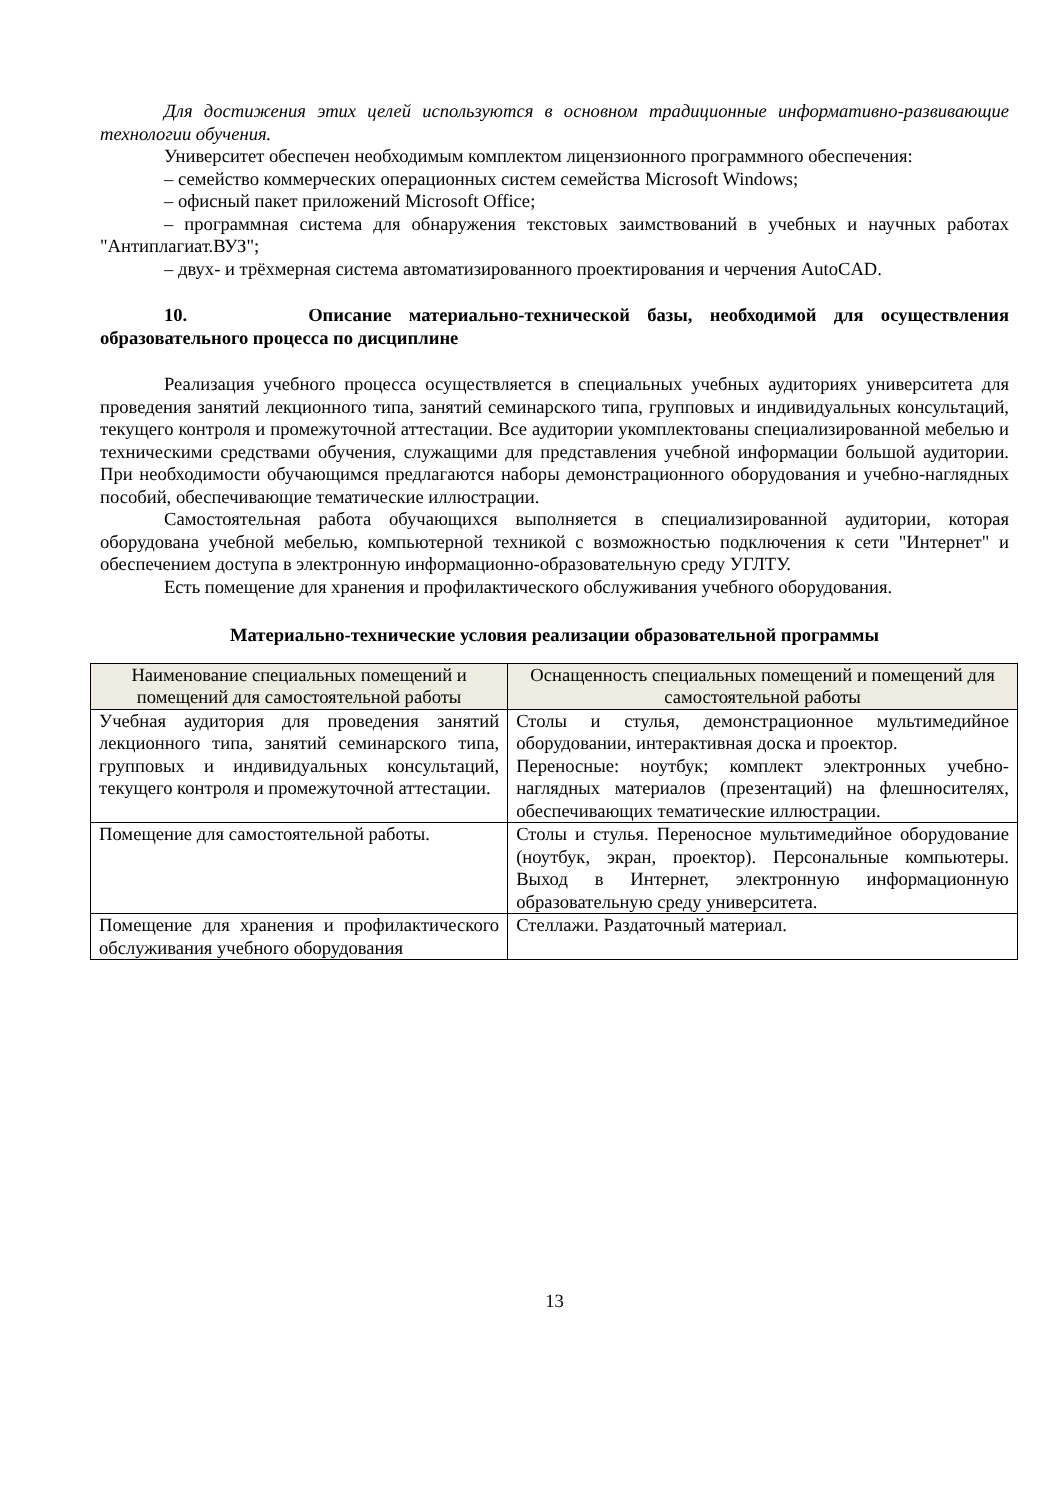Для достижения этих целей используются в основном традиционные информативно-развивающие технологии обучения.
Университет обеспечен необходимым комплектом лицензионного программного обеспечения:
– семейство коммерческих операционных систем семейства Microsoft Windows;
– офисный пакет приложений Microsoft Office;
– программная система для обнаружения текстовых заимствований в учебных и научных работах "Антиплагиат.ВУЗ";
– двух- и трёхмерная система автоматизированного проектирования и черчения AutoCAD.
10. Описание материально-технической базы, необходимой для осуществления образовательного процесса по дисциплине
Реализация учебного процесса осуществляется в специальных учебных аудиториях университета для проведения занятий лекционного типа, занятий семинарского типа, групповых и индивидуальных консультаций, текущего контроля и промежуточной аттестации. Все аудитории укомплектованы специализированной мебелью и техническими средствами обучения, служащими для представления учебной информации большой аудитории. При необходимости обучающимся предлагаются наборы демонстрационного оборудования и учебно-наглядных пособий, обеспечивающие тематические иллюстрации.
Самостоятельная работа обучающихся выполняется в специализированной аудитории, которая оборудована учебной мебелью, компьютерной техникой с возможностью подключения к сети "Интернет" и обеспечением доступа в электронную информационно-образовательную среду УГЛТУ.
Есть помещение для хранения и профилактического обслуживания учебного оборудования.
Материально-технические условия реализации образовательной программы
| Наименование специальных помещений и помещений для самостоятельной работы | Оснащенность специальных помещений и помещений для самостоятельной работы |
| --- | --- |
| Учебная аудитория для проведения занятий лекционного типа, занятий семинарского типа, групповых и индивидуальных консультаций, текущего контроля и промежуточной аттестации. | Столы и стулья, демонстрационное мультимедийное оборудовании, интерактивная доска и проектор. Переносные: ноутбук; комплект электронных учебно-наглядных материалов (презентаций) на флешносителях, обеспечивающих тематические иллюстрации. |
| Помещение для самостоятельной работы. | Столы и стулья. Переносное мультимедийное оборудование (ноутбук, экран, проектор). Персональные компьютеры. Выход в Интернет, электронную информационную образовательную среду университета. |
| Помещение для хранения и профилактического обслуживания учебного оборудования | Стеллажи. Раздаточный материал. |
13